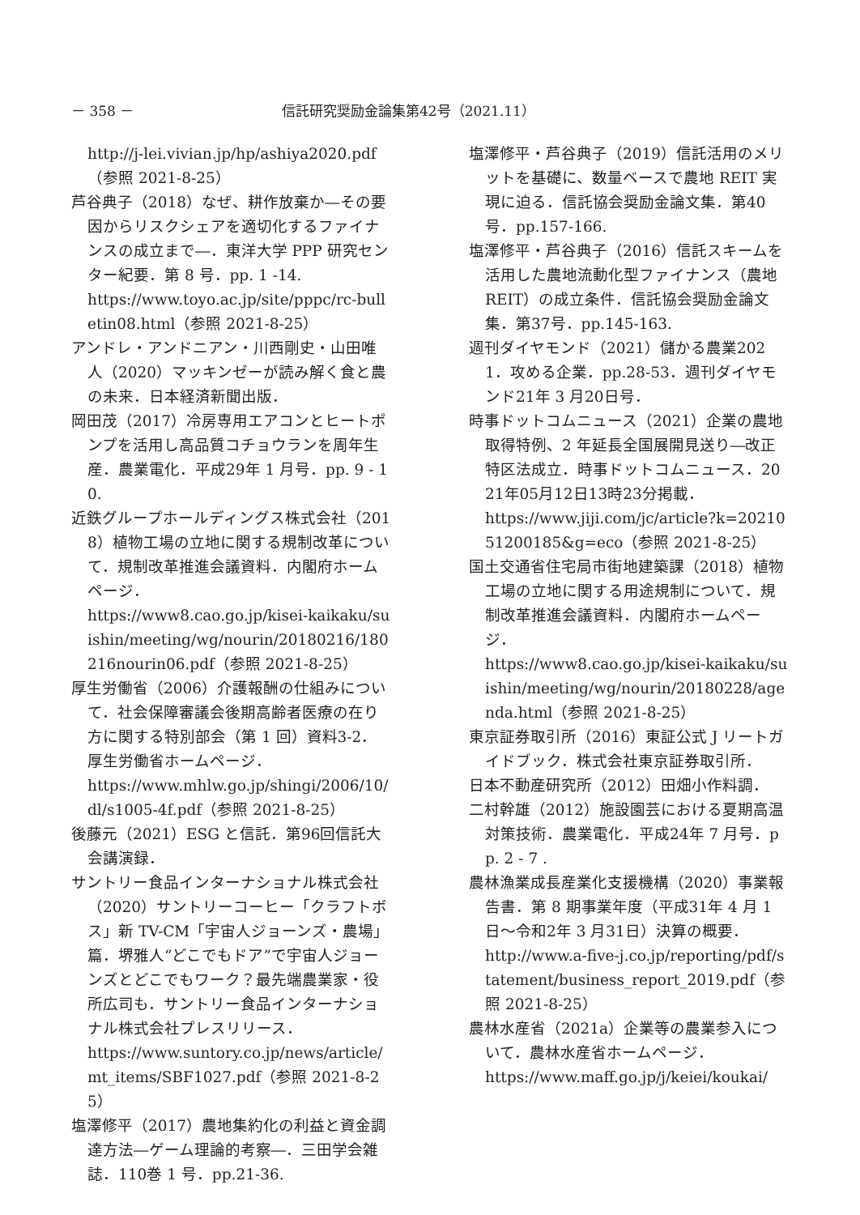－ 358 － 信託研究奨励金論集第42号（2021.11）
http://j-lei.vivian.jp/hp/ashiya2020.pdf（参照 2021-8-25）
芦谷典子（2018）なぜ、耕作放棄か―その要因からリスクシェアを適切化するファイナンスの成立まで―．東洋大学 PPP 研究センター紀要．第 8 号．pp. 1 -14.
https://www.toyo.ac.jp/site/pppc/rc-bulletin08.html（参照 2021-8-25）
アンドレ・アンドニアン・川西剛史・山田唯人（2020）マッキンゼーが読み解く食と農の未来．日本経済新聞出版．
岡田茂（2017）冷房専用エアコンとヒートポンプを活用し高品質コチョウランを周年生産．農業電化．平成29年 1 月号．pp. 9 - 10.
近鉄グループホールディングス株式会社（2018）植物工場の立地に関する規制改革について．規制改革推進会議資料．内閣府ホームページ．
https://www8.cao.go.jp/kisei-kaikaku/suishin/meeting/wg/nourin/20180216/180216nourin06.pdf（参照 2021-8-25）
厚生労働省（2006）介護報酬の仕組みについて．社会保障審議会後期高齢者医療の在り方に関する特別部会（第 1 回）資料3-2．厚生労働省ホームページ．
https://www.mhlw.go.jp/shingi/2006/10/dl/s1005-4f.pdf（参照 2021-8-25）
後藤元（2021）ESG と信託．第96回信託大会講演録．
サントリー食品インターナショナル株式会社（2020）サントリーコーヒー「クラフトボス」新 TV-CM「宇宙人ジョーンズ・農場」篇．堺雅人“どこでもドア”で宇宙人ジョーンズとどこでもワーク？最先端農業家・役所広司も．サントリー食品インターナショナル株式会社プレスリリース．
https://www.suntory.co.jp/news/article/mt_items/SBF1027.pdf（参照 2021-8-25）
塩澤修平（2017）農地集約化の利益と資金調達方法―ゲーム理論的考察―．三田学会雑誌．110巻 1 号．pp.21-36.
塩澤修平・芦谷典子（2019）信託活用のメリットを基礎に、数量ベースで農地 REIT 実現に迫る．信託協会奨励金論文集．第40号．pp.157-166.
塩澤修平・芦谷典子（2016）信託スキームを活用した農地流動化型ファイナンス（農地 REIT）の成立条件．信託協会奨励金論文集．第37号．pp.145-163.
週刊ダイヤモンド（2021）儲かる農業2021．攻める企業．pp.28-53．週刊ダイヤモンド21年 3 月20日号．
時事ドットコムニュース（2021）企業の農地取得特例、2 年延長全国展開見送り―改正特区法成立．時事ドットコムニュース．2021年05月12日13時23分掲載．
https://www.jiji.com/jc/article?k=2021051200185&g=eco（参照 2021-8-25）
国土交通省住宅局市街地建築課（2018）植物工場の立地に関する用途規制について．規制改革推進会議資料．内閣府ホームページ．
https://www8.cao.go.jp/kisei-kaikaku/suishin/meeting/wg/nourin/20180228/agenda.html（参照 2021-8-25）
東京証券取引所（2016）東証公式 J リートガイドブック．株式会社東京証券取引所．
日本不動産研究所（2012）田畑小作料調．
二村幹雄（2012）施設園芸における夏期高温対策技術．農業電化．平成24年 7 月号．pp. 2 - 7 .
農林漁業成長産業化支援機構（2020）事業報告書．第 8 期事業年度（平成31年 4 月 1 日～令和2年 3 月31日）決算の概要．
http://www.a-five-j.co.jp/reporting/pdf/statement/business_report_2019.pdf（参照 2021-8-25）
農林水産省（2021a）企業等の農業参入について．農林水産省ホームページ．
https://www.maff.go.jp/j/keiei/koukai/